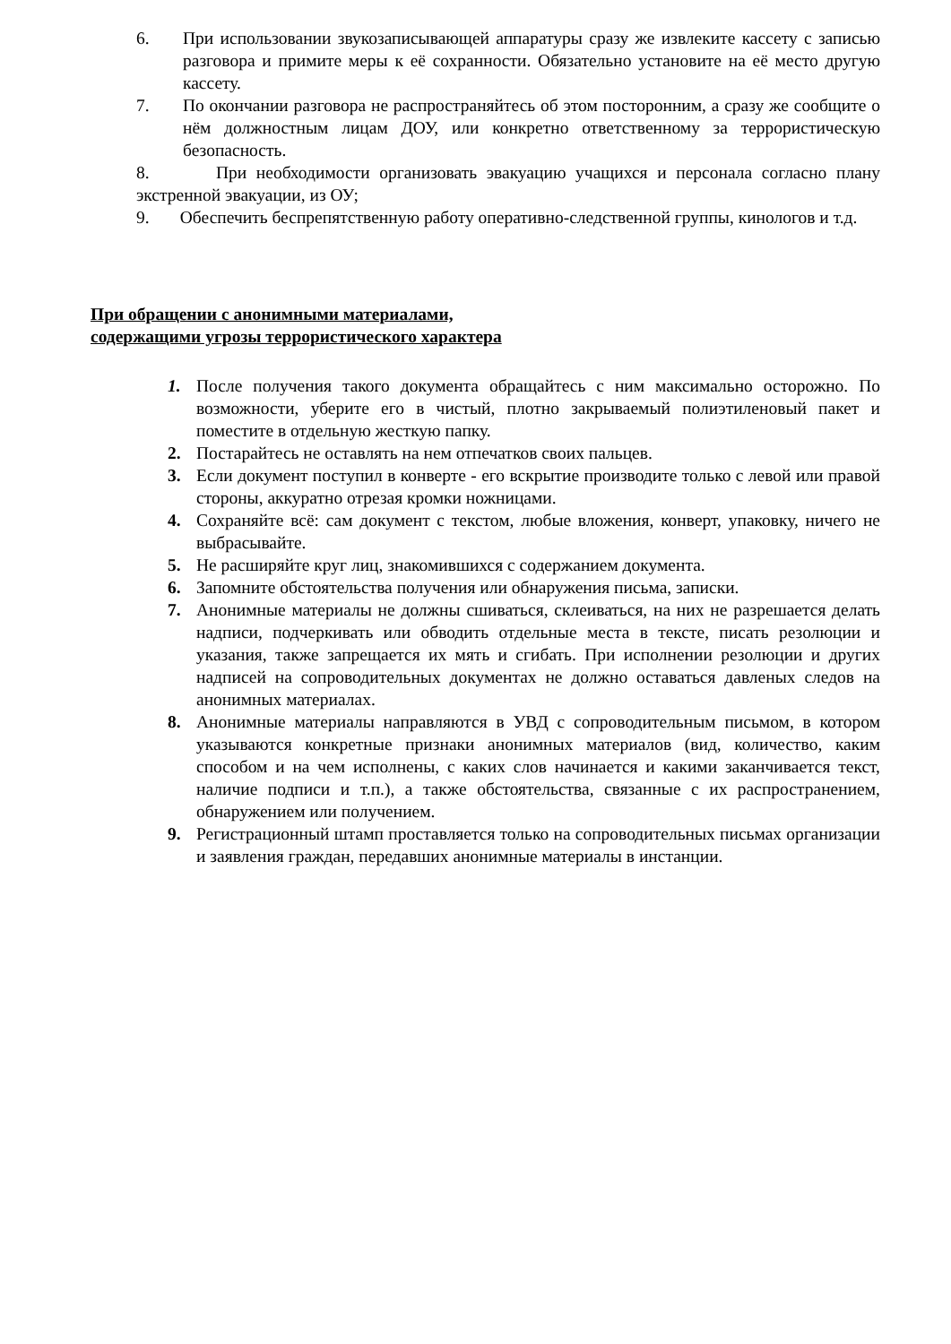6. При использовании звукозаписывающей аппаратуры сразу же извлеките кассету с записью разговора и примите меры к её сохранности. Обязательно установите на её место другую кассету.
7. По окончании разговора не распространяйтесь об этом посторонним, а сразу же сообщите о нём должностным лицам ДОУ, или конкретно ответственному за террористическую безопасность.
8. При необходимости организовать эвакуацию учащихся и персонала согласно плану экстренной эвакуации, из ОУ;
9. Обеспечить беспрепятственную работу оперативно-следственной группы, кинологов и т.д.
При обращении с анонимными материалами,
содержащими угрозы террористического характера
1. После получения такого документа обращайтесь с ним максимально осторожно. По возможности, уберите его в чистый, плотно закрываемый полиэтиленовый пакет и поместите в отдельную жесткую папку.
2. Постарайтесь не оставлять на нем отпечатков своих пальцев.
3. Если документ поступил в конверте - его вскрытие производите только с левой или правой стороны, аккуратно отрезая кромки ножницами.
4. Сохраняйте всё: сам документ с текстом, любые вложения, конверт, упаковку, ничего не выбрасывайте.
5. Не расширяйте круг лиц, знакомившихся с содержанием документа.
6. Запомните обстоятельства получения или обнаружения письма, записки.
7. Анонимные материалы не должны сшиваться, склеиваться, на них не разрешается делать надписи, подчеркивать или обводить отдельные места в тексте, писать резолюции и указания, также запрещается их мять и сгибать. При исполнении резолюции и других надписей на сопроводительных документах не должно оставаться давленых следов на анонимных материалах.
8. Анонимные материалы направляются в УВД с сопроводительным письмом, в котором указываются конкретные признаки анонимных материалов (вид, количество, каким способом и на чем исполнены, с каких слов начинается и какими заканчивается текст, наличие подписи и т.п.), а также обстоятельства, связанные с их распространением, обнаружением или получением.
9. Регистрационный штамп проставляется только на сопроводительных письмах организации и заявления граждан, передавших анонимные материалы в инстанции.